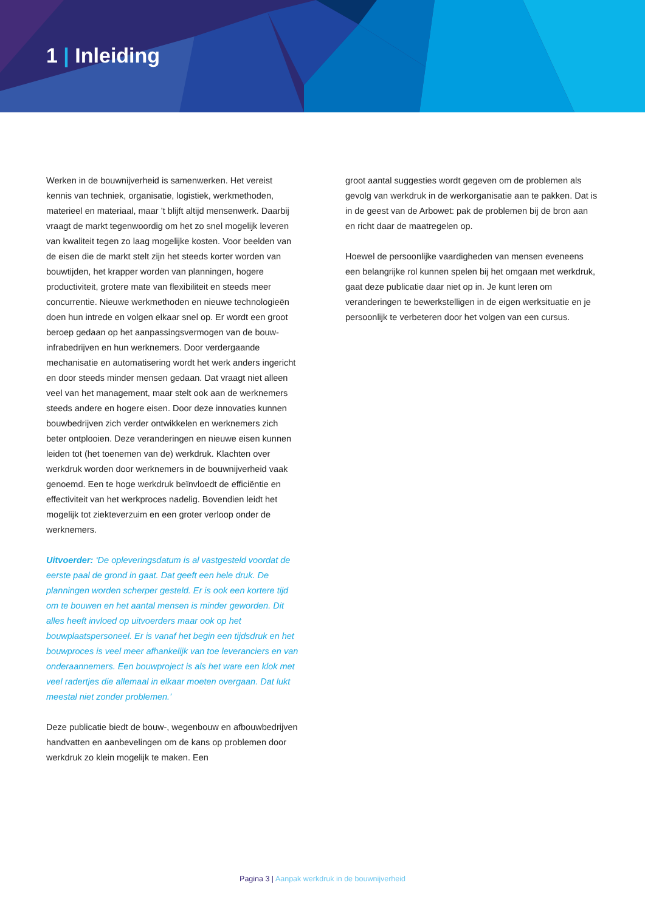1 | Inleiding
Werken in de bouwnijverheid is samenwerken. Het vereist kennis van techniek, organisatie, logistiek, werkmethoden, materieel en materiaal, maar ’t blijft altijd mensenwerk. Daarbij vraagt de markt tegenwoordig om het zo snel mogelijk leveren van kwaliteit tegen zo laag mogelijke kosten. Voor beelden van de eisen die de markt stelt zijn het steeds korter worden van bouwtijden, het krapper worden van planningen, hogere productiviteit, grotere mate van flexibiliteit en steeds meer concurrentie. Nieuwe werkmethoden en nieuwe technologieën doen hun intrede en volgen elkaar snel op. Er wordt een groot beroep gedaan op het aanpassingsvermogen van de bouw- infrabedrijven en hun werknemers. Door verdergaande mechanisatie en automatisering wordt het werk anders ingericht en door steeds minder mensen gedaan. Dat vraagt niet alleen veel van het management, maar stelt ook aan de werknemers steeds andere en hogere eisen. Door deze innovaties kunnen bouwbedrijven zich verder ontwikkelen en werknemers zich beter ontplooien. Deze veranderingen en nieuwe eisen kunnen leiden tot (het toenemen van de) werkdruk. Klachten over werkdruk worden door werknemers in de bouwnijverheid vaak genoemd. Een te hoge werkdruk beïnvloedt de efficiëntie en effectiviteit van het werkproces nadelig. Bovendien leidt het mogelijk tot ziekteverzuim en een groter verloop onder de werknemers.
Uitvoerder: ‘De opleveringsdatum is al vastgesteld voordat de eerste paal de grond in gaat. Dat geeft een hele druk. De planningen worden scherper gesteld. Er is ook een kortere tijd om te bouwen en het aantal mensen is minder geworden. Dit alles heeft invloed op uitvoerders maar ook op het bouwplaatspersoneel. Er is vanaf het begin een tijdsdruk en het bouwproces is veel meer afhankelijk van toe leveranciers en van onderaannemers. Een bouwproject is als het ware een klok met veel radertjes die allemaal in elkaar moeten overgaan. Dat lukt meestal niet zonder problemen.’
Deze publicatie biedt de bouw-, wegenbouw en afbouwbedrijven handvatten en aanbevelingen om de kans op problemen door werkdruk zo klein mogelijk te maken. Een
groot aantal suggesties wordt gegeven om de problemen als gevolg van werkdruk in de werkorganisatie aan te pakken. Dat is in de geest van de Arbowet: pak de problemen bij de bron aan en richt daar de maatregelen op.
Hoewel de persoonlijke vaardigheden van mensen eveneens een belangrijke rol kunnen spelen bij het omgaan met werkdruk, gaat deze publicatie daar niet op in. Je kunt leren om veranderingen te bewerkstelligen in de eigen werksituatie en je persoonlijk te verbeteren door het volgen van een cursus.
Pagina 3 | Aanpak werkdruk in de bouwnijverheid